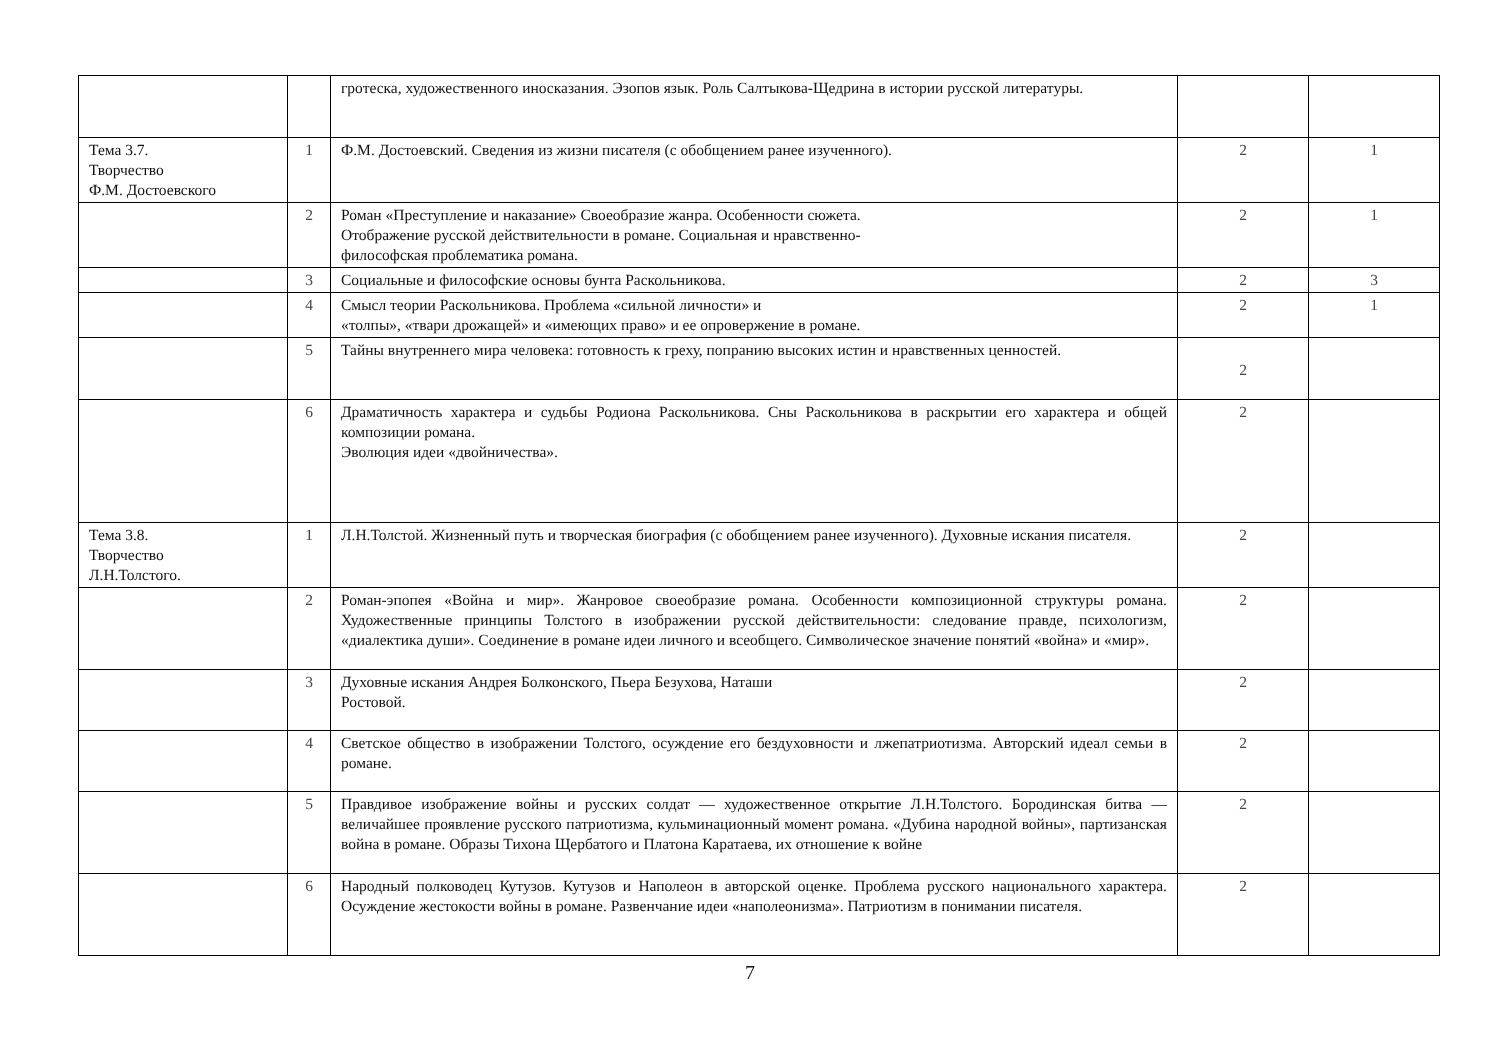| | | гротеска, художественного иносказания. Эзопов язык. Роль Салтыкова-Щедрина в истории русской литературы. | | |
| Тема 3.7. Творчество Ф.М. Достоевского | 1 | Ф.М. Достоевский. Сведения из жизни писателя (с обобщением ранее изученного). | 2 | 1 |
| | 2 | Роман «Преступление и наказание» Своеобразие жанра. Особенности сюжета. Отображение русской действительности в романе. Социальная и нравственно- философская проблематика романа. | 2 | 1 |
| | 3 | Социальные и философские основы бунта Раскольникова. | 2 | 3 |
| | 4 | Смысл теории Раскольникова. Проблема «сильной личности» и «толпы», «твари дрожащей» и «имеющих право» и ее опровержение в романе. | 2 | 1 |
| | 5 | Тайны внутреннего мира человека: готовность к греху, попранию высоких истин и нравственных ценностей. | 2 | |
| | 6 | Драматичность характера и судьбы Родиона Раскольникова. Сны Раскольникова в раскрытии его характера и общей композиции романа. Эволюция идеи «двойничества». | 2 | |
| Тема 3.8. Творчество Л.Н.Толстого. | 1 | Л.Н.Толстой. Жизненный путь и творческая биография (с обобщением ранее изученного). Духовные искания писателя. | 2 | |
| | 2 | Роман-эпопея «Война и мир». Жанровое своеобразие романа. Особенности композиционной структуры романа. Художественные принципы Толстого в изображении русской действительности: следование правде, психологизм, «диалектика души». Соединение в романе идеи личного и всеобщего. Символическое значение понятий «война» и «мир». | 2 | |
| | 3 | Духовные искания Андрея Болконского, Пьера Безухова, Наташи Ростовой. | 2 | |
| | 4 | Светское общество в изображении Толстого, осуждение его бездуховности и лжепатриотизма. Авторский идеал семьи в романе. | 2 | |
| | 5 | Правдивое изображение войны и русских солдат — художественное открытие Л.Н.Толстого. Бородинская битва — величайшее проявление русского патриотизма, кульминационный момент романа. «Дубина народной войны», партизанская война в романе. Образы Тихона Щербатого и Платона Каратаева, их отношение к войне | 2 | |
| | 6 | Народный полководец Кутузов. Кутузов и Наполеон в авторской оценке. Проблема русского национального характера. Осуждение жестокости войны в романе. Развенчание идеи «наполеонизма». Патриотизм в понимании писателя. | 2 | |
7